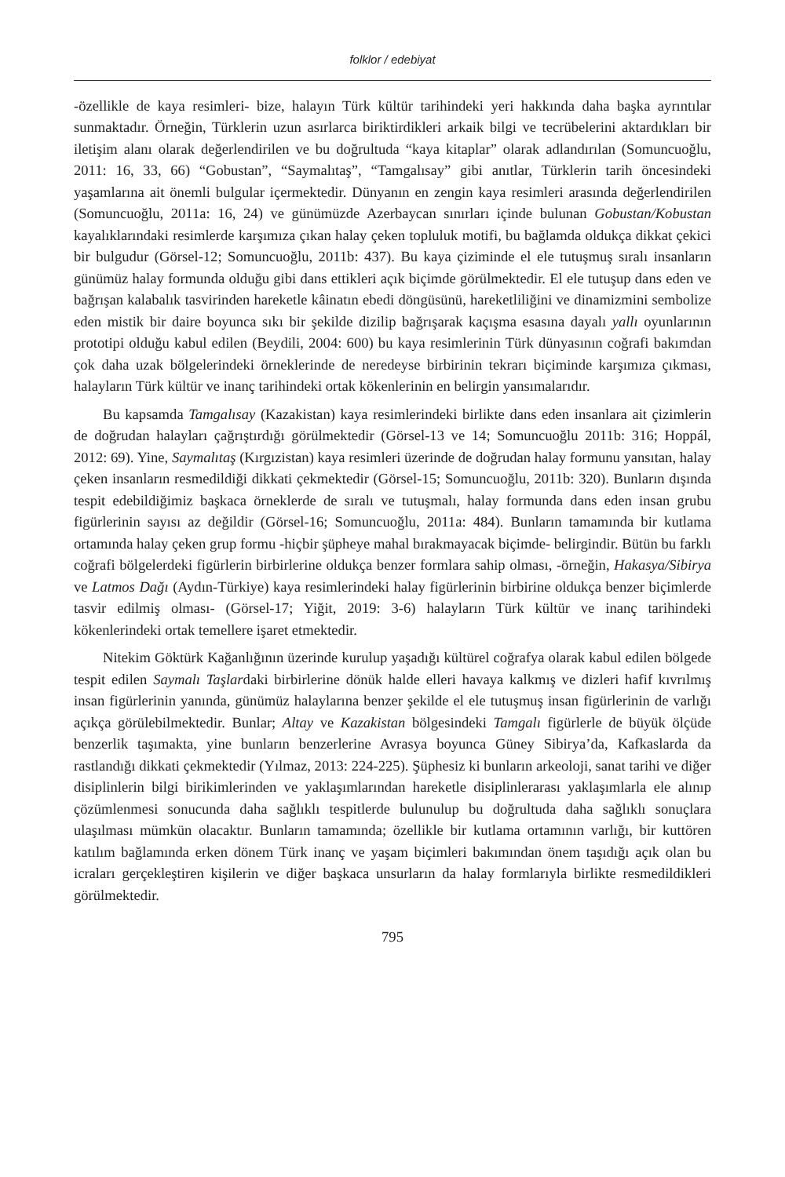folklor / edebiyat
-özellikle de kaya resimleri- bize, halayın Türk kültür tarihindeki yeri hakkında daha başka ayrıntılar sunmaktadır. Örneğin, Türklerin uzun asırlarca biriktirdikleri arkaik bilgi ve tecrübelerini aktardıkları bir iletişim alanı olarak değerlendirilen ve bu doğrultuda “kaya kitaplar” olarak adlandırılan (Somuncuoğlu, 2011: 16, 33, 66) “Gobustan”, “Saymalıtaş”, “Tamgalısay” gibi anıtlar, Türklerin tarih öncesindeki yaşamlarına ait önemli bulgular içermektedir. Dünyanın en zengin kaya resimleri arasında değerlendirilen (Somuncuoğlu, 2011a: 16, 24) ve günümüzde Azerbaycan sınırları içinde bulunan Gobustan/Kobustan kayalıklarındaki resimlerde karşımıza çıkan halay çeken topluluk motifi, bu bağlamda oldukça dikkat çekici bir bulgudur (Görsel-12; Somuncuoğlu, 2011b: 437). Bu kaya çiziminde el ele tutuşmuş sıralı insanların günümüz halay formunda olduğu gibi dans ettikleri açık biçimde görülmektedir. El ele tutuşup dans eden ve bağrışan kalabalık tasvirinden hareketle kâinatın ebedi döngüsünü, hareketliliğini ve dinamizmini sembolize eden mistik bir daire boyunca sıkı bir şekilde dizilip bağrışarak kaçışma esasına dayalı yallı oyunlarının prototipi olduğu kabul edilen (Beydili, 2004: 600) bu kaya resimlerinin Türk dünyasının coğrafi bakımdan çok daha uzak bölgelerindeki örneklerinde de neredeyse birbirinin tekrarı biçiminde karşımıza çıkması, halayların Türk kültür ve inanç tarihindeki ortak kökenlerinin en belirgin yansımalarıdır.
Bu kapsamda Tamgalısay (Kazakistan) kaya resimlerindeki birlikte dans eden insanlara ait çizimlerin de doğrudan halayları çağrıştırdığı görülmektedir (Görsel-13 ve 14; Somuncuoğlu 2011b: 316; Hoppál, 2012: 69). Yine, Saymalıtaş (Kırgızistan) kaya resimleri üzerinde de doğrudan halay formunu yansıtan, halay çeken insanların resmedildiği dikkati çekmektedir (Görsel-15; Somuncuoğlu, 2011b: 320). Bunların dışında tespit edebildiğimiz başkaca örneklerde de sıralı ve tutuşmalı, halay formunda dans eden insan grubu figürlerinin sayısı az değildir (Görsel-16; Somuncuoğlu, 2011a: 484). Bunların tamamında bir kutlama ortamında halay çeken grup formu -hiçbir şüpheye mahal bırakmayacak biçimde- belirgindir. Bütün bu farklı coğrafi bölgelerdeki figürlerin birbirlerine oldukça benzer formlara sahip olması, -örneğin, Hakasya/Sibirya ve Latmos Dağı (Aydın-Türkiye) kaya resimlerindeki halay figürlerinin birbirine oldukça benzer biçimlerde tasvir edilmiş olması- (Görsel-17; Yiğit, 2019: 3-6) halayların Türk kültür ve inanç tarihindeki kökenlerindeki ortak temellere işaret etmektedir.
Nitekim Göktürk Kağanlığının üzerinde kurulup yaşadığı kültürel coğrafya olarak kabul edilen bölgede tespit edilen Saymalı Taşlardaki birbirlerine dönük halde elleri havaya kalkmış ve dizleri hafif kıvrılmış insan figürlerinin yanında, günümüz halaylarına benzer şekilde el ele tutuşmuş insan figürlerinin de varlığı açıkça görülebilmektedir. Bunlar; Altay ve Kazakistan bölgesindeki Tamgalı figürlerle de büyük ölçüde benzerlik taşımakta, yine bunların benzerlerine Avrasya boyunca Güney Sibirya’da, Kafkaslarda da rastlandığı dikkati çekmektedir (Yılmaz, 2013: 224-225). Şüphesiz ki bunların arkeoloji, sanat tarihi ve diğer disiplinlerin bilgi birikimlerinden ve yaklaşımlarından hareketle disiplinlerarası yaklaşımlarla ele alınıp çözümlenmesi sonucunda daha sağlıklı tespitlerde bulunulup bu doğrultuda daha sağlıklı sonuçlara ulaşılması mümkün olacaktır. Bunların tamamında; özellikle bir kutlama ortamının varlığı, bir kuttören katılım bağlamında erken dönem Türk inanç ve yaşam biçimleri bakımından önem taşıdığı açık olan bu icraları gerçekleştiren kişilerin ve diğer başkaca unsurların da halay formlarıyla birlikte resmedildikleri görülmektedir.
795